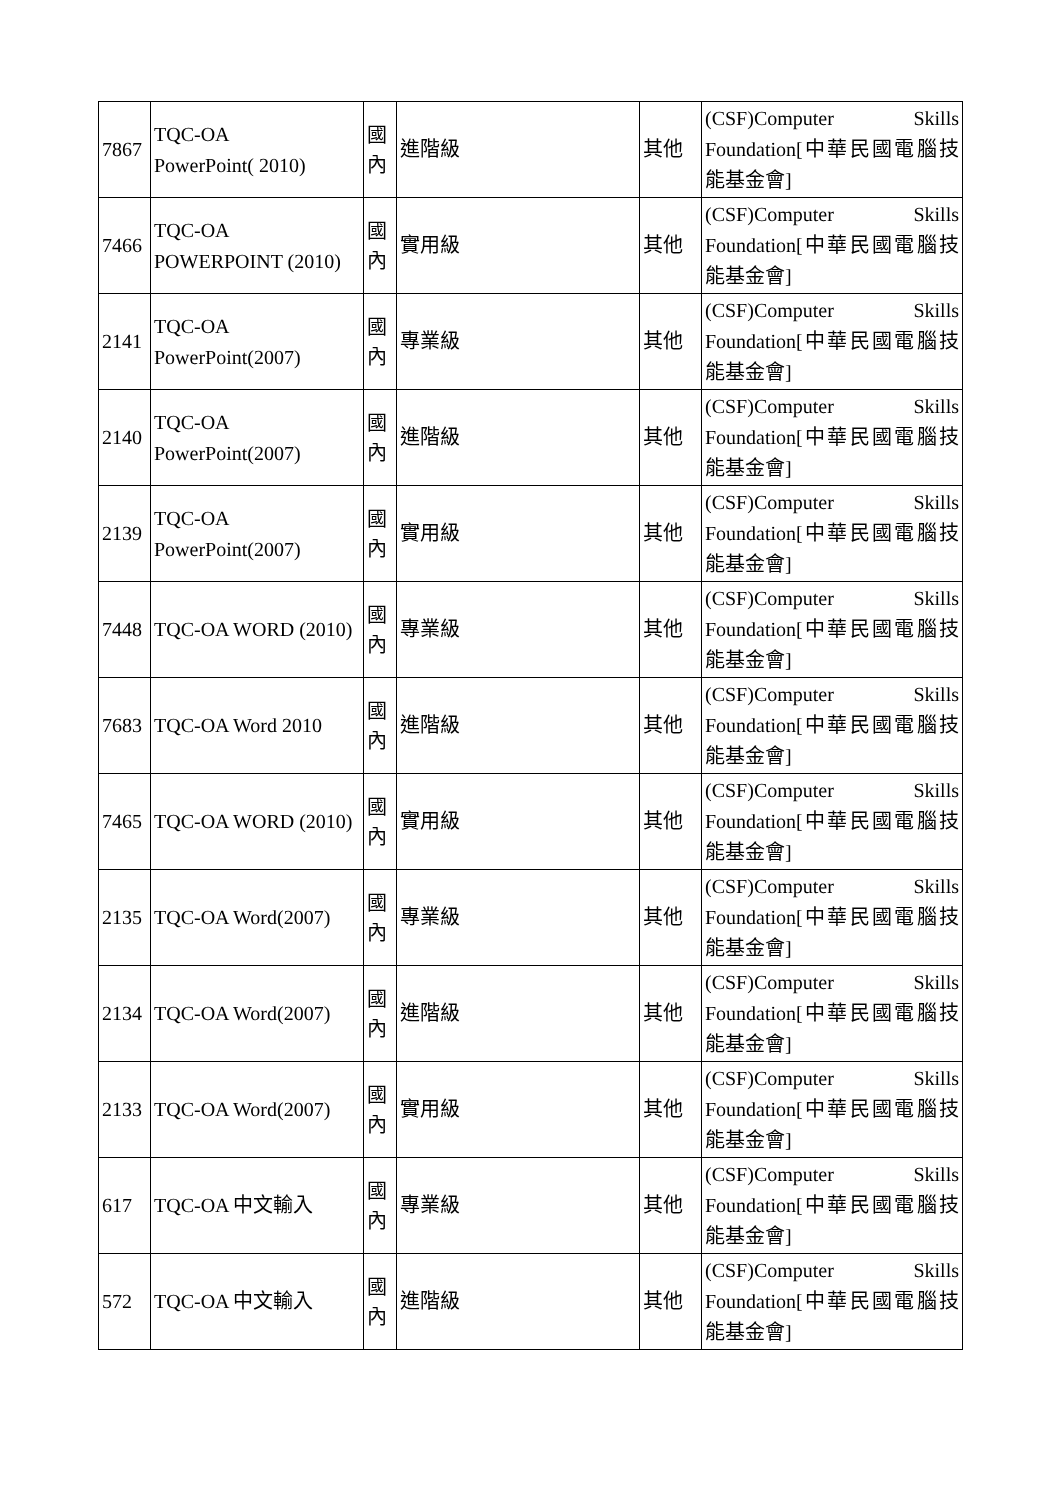| 7867 | TQC-OA PowerPoint( 2010) | 國 內 | 進階級 | 其他 | (CSF)Computer Skills Foundation[中華民國電腦技能基金會] |
| 7466 | TQC-OA POWERPOINT (2010) | 國 內 | 實用級 | 其他 | (CSF)Computer Skills Foundation[中華民國電腦技能基金會] |
| 2141 | TQC-OA PowerPoint(2007) | 國 內 | 專業級 | 其他 | (CSF)Computer Skills Foundation[中華民國電腦技能基金會] |
| 2140 | TQC-OA PowerPoint(2007) | 國 內 | 進階級 | 其他 | (CSF)Computer Skills Foundation[中華民國電腦技能基金會] |
| 2139 | TQC-OA PowerPoint(2007) | 國 內 | 實用級 | 其他 | (CSF)Computer Skills Foundation[中華民國電腦技能基金會] |
| 7448 | TQC-OA WORD (2010) | 國 內 | 專業級 | 其他 | (CSF)Computer Skills Foundation[中華民國電腦技能基金會] |
| 7683 | TQC-OA Word 2010 | 國 內 | 進階級 | 其他 | (CSF)Computer Skills Foundation[中華民國電腦技能基金會] |
| 7465 | TQC-OA WORD (2010) | 國 內 | 實用級 | 其他 | (CSF)Computer Skills Foundation[中華民國電腦技能基金會] |
| 2135 | TQC-OA Word(2007) | 國 內 | 專業級 | 其他 | (CSF)Computer Skills Foundation[中華民國電腦技能基金會] |
| 2134 | TQC-OA Word(2007) | 國 內 | 進階級 | 其他 | (CSF)Computer Skills Foundation[中華民國電腦技能基金會] |
| 2133 | TQC-OA Word(2007) | 國 內 | 實用級 | 其他 | (CSF)Computer Skills Foundation[中華民國電腦技能基金會] |
| 617 | TQC-OA 中文輸入 | 國 內 | 專業級 | 其他 | (CSF)Computer Skills Foundation[中華民國電腦技能基金會] |
| 572 | TQC-OA 中文輸入 | 國 內 | 進階級 | 其他 | (CSF)Computer Skills Foundation[中華民國電腦技能基金會] |